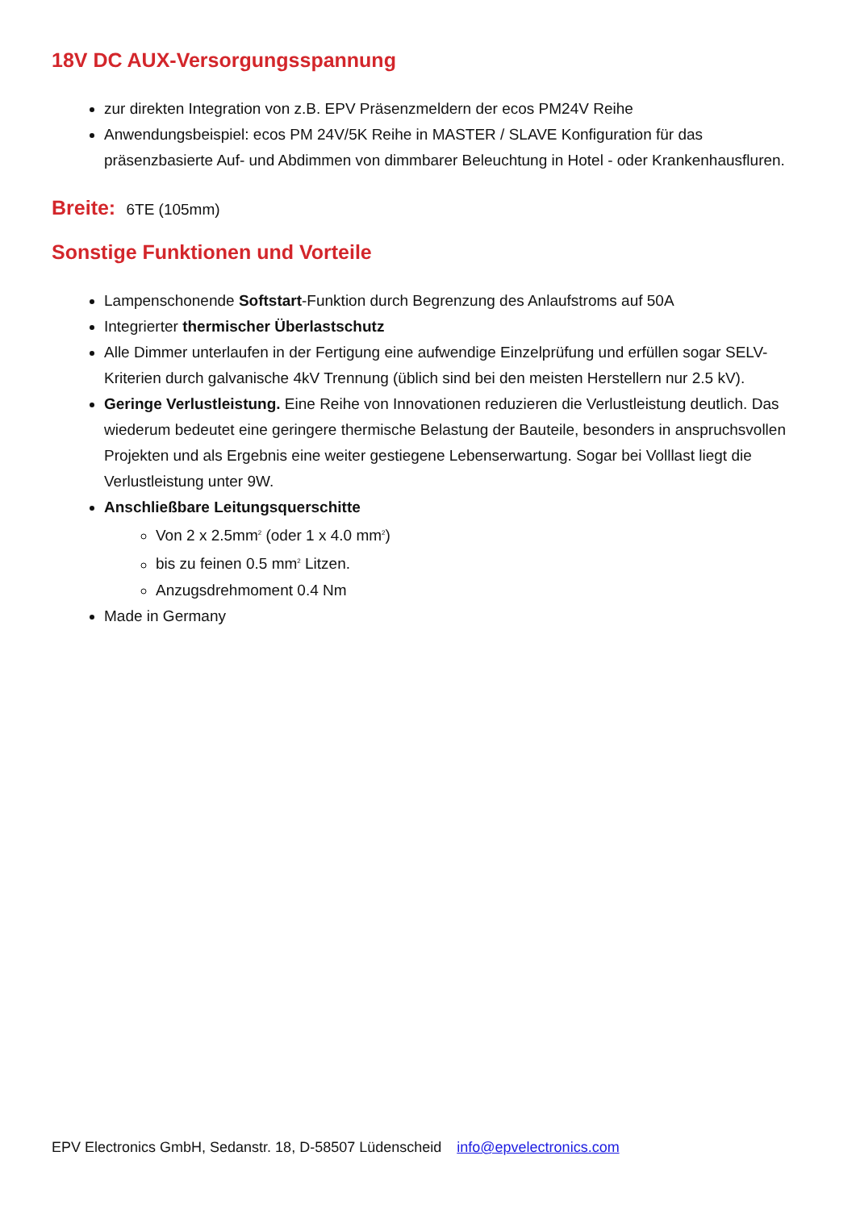18V DC AUX-Versorgungsspannung
zur direkten Integration von z.B. EPV Präsenzmeldern der ecos PM24V Reihe
Anwendungsbeispiel: ecos PM 24V/5K Reihe in MASTER / SLAVE Konfiguration für das präsenzbasierte Auf- und Abdimmen von dimmbarer Beleuchtung in Hotel - oder Krankenhausfluren.
Breite: 6TE (105mm)
Sonstige Funktionen und Vorteile
Lampenschonende Softstart-Funktion durch Begrenzung des Anlaufstroms auf 50A
Integrierter thermischer Überlastschutz
Alle Dimmer unterlaufen in der Fertigung eine aufwendige Einzelprüfung und erfüllen sogar SELV-Kriterien durch galvanische 4kV Trennung (üblich sind bei den meisten Herstellern nur 2.5 kV).
Geringe Verlustleistung. Eine Reihe von Innovationen reduzieren die Verlustleistung deutlich. Das wiederum bedeutet eine geringere thermische Belastung der Bauteile, besonders in anspruchsvollen Projekten und als Ergebnis eine weiter gestiegene Lebenserwartung. Sogar bei Volllast liegt die Verlustleistung unter 9W.
Anschließbare Leitungsquerschitte
Von 2 x 2.5mm<sup>2</sup> (oder 1 x 4.0 mm<sup>2</sup>)
bis zu feinen 0.5 mm<sup>2</sup> Litzen.
Anzugsdrehmoment 0.4 Nm
Made in Germany
EPV Electronics GmbH, Sedanstr. 18, D-58507 Lüdenscheid info@epvelectronics.com